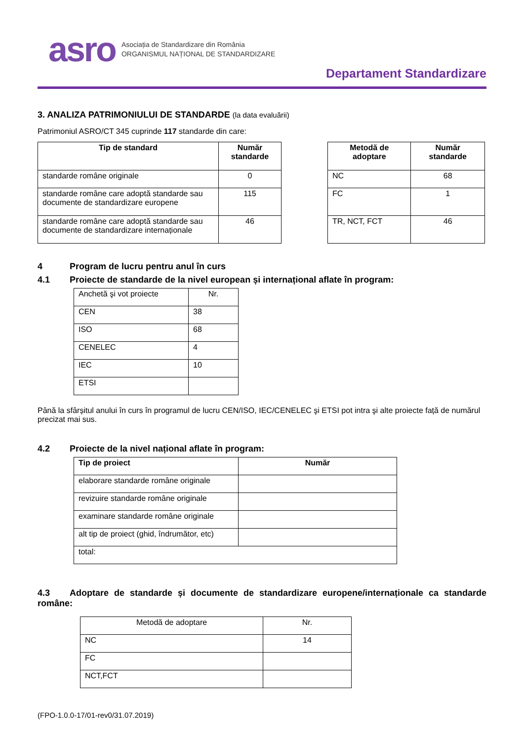asro
Asociația de Standardizare din România
ORGANISMUL NAȚIONAL DE STANDARDIZARE
Departament Standardizare
3. ANALIZA PATRIMONIULUI DE STANDARDE (la data evaluării)
Patrimoniul ASRO/CT 345 cuprinde 117 standarde din care:
| Tip de standard | Număr standarde |
| --- | --- |
| standarde române originale | 0 |
| standarde române care adoptă standarde sau documente de standardizare europene | 115 |
| standarde române care adoptă standarde sau documente de standardizare internaționale | 46 |
| Metodă de adoptare | Număr standarde |
| --- | --- |
| NC | 68 |
| FC | 1 |
| TR, NCT, FCT | 46 |
4 Program de lucru pentru anul în curs
4.1 Proiecte de standarde de la nivel european și internațional aflate în program:
| Anchetă şi vot proiecte | Nr. |
| CEN | 38 |
| ISO | 68 |
| CENELEC | 4 |
| IEC | 10 |
| ETSI | |
Până la sfârșitul anului în curs în programul de lucru CEN/ISO, IEC/CENELEC şi ETSI pot intra şi alte proiecte față de numărul precizat mai sus.
4.2 Proiecte de la nivel național aflate în program:
| Tip de proiect | Număr |
| --- | --- |
| elaborare standarde române originale | |
| revizuire standarde române originale | |
| examinare standarde române originale | |
| alt tip de proiect (ghid, îndrumător, etc) | |
| total: | |
4.3 Adoptare de standarde și documente de standardizare europene/internaționale ca standarde române:
| Metodă de adoptare | Nr. |
| NC | 14 |
| FC | |
| NCT,FCT | |
(FPO-1.0.0-17/01-rev0/31.07.2019)